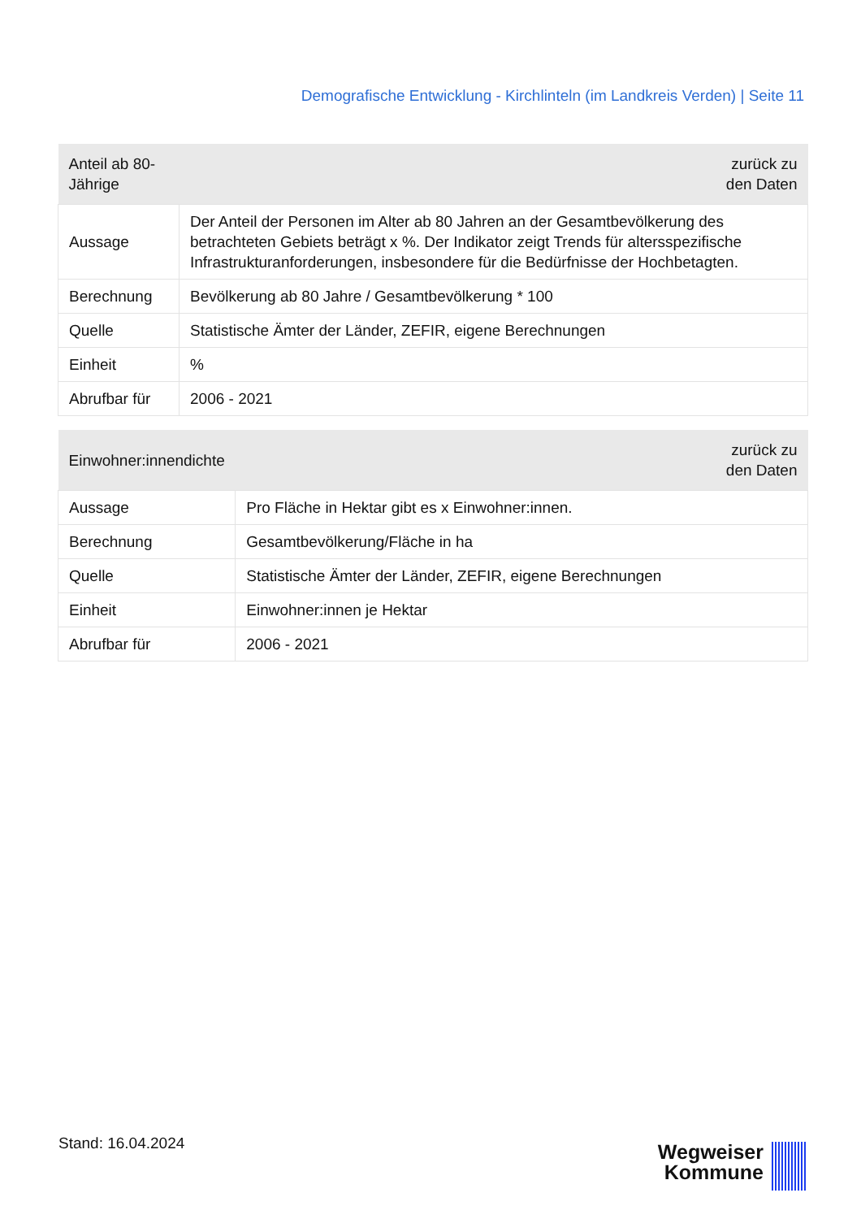Demografische Entwicklung - Kirchlinteln (im Landkreis Verden) | Seite 11
| Anteil ab 80-Jährige | zurück zu den Daten |
| --- | --- |
| Aussage | Der Anteil der Personen im Alter ab 80 Jahren an der Gesamtbevölkerung des betrachteten Gebiets beträgt x %. Der Indikator zeigt Trends für altersspezifische Infrastrukturanforderungen, insbesondere für die Bedürfnisse der Hochbetagten. |
| Berechnung | Bevölkerung ab 80 Jahre / Gesamtbevölkerung * 100 |
| Quelle | Statistische Ämter der Länder, ZEFIR, eigene Berechnungen |
| Einheit | % |
| Abrufbar für | 2006 - 2021 |
| Einwohner:innendichte | zurück zu den Daten |
| --- | --- |
| Aussage | Pro Fläche in Hektar gibt es x Einwohner:innen. |
| Berechnung | Gesamtbevölkerung/Fläche in ha |
| Quelle | Statistische Ämter der Länder, ZEFIR, eigene Berechnungen |
| Einheit | Einwohner:innen je Hektar |
| Abrufbar für | 2006 - 2021 |
Stand: 16.04.2024
Wegweiser
Kommune